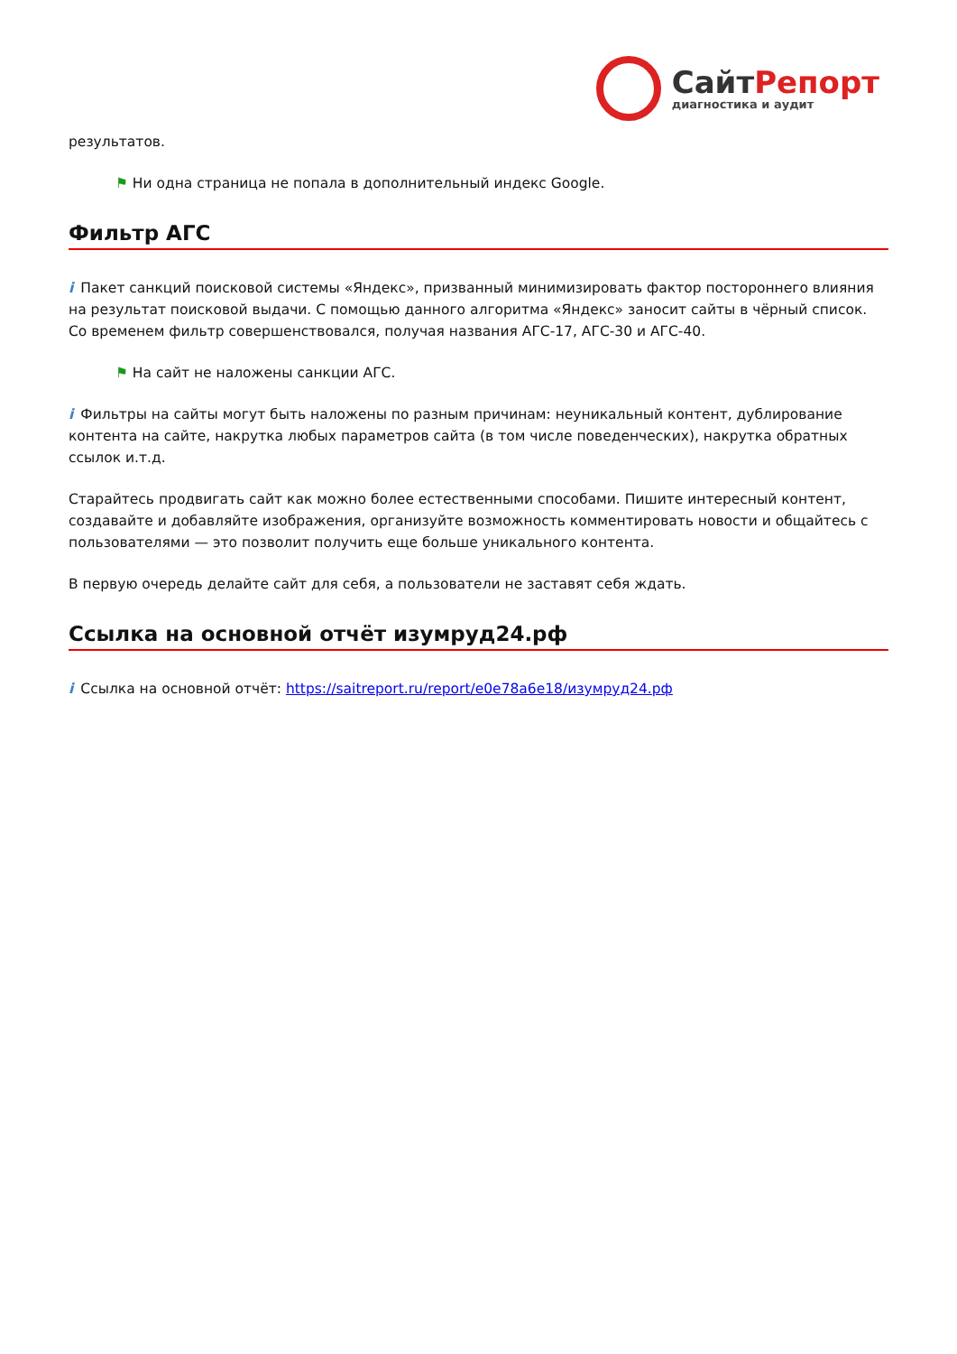СайтРепорт
диагностика и аудит
результатов.
⚑ Ни одна страница не попала в дополнительный индекс Google.
Фильтр АГС
i Пакет санкций поисковой системы «Яндекс», призванный минимизировать фактор постороннего влияния на результат поисковой выдачи. С помощью данного алгоритма «Яндекс» заносит сайты в чёрный список. Со временем фильтр совершенствовался, получая названия АГС-17, АГС-30 и АГС-40.
⚑ На сайт не наложены санкции АГС.
i Фильтры на сайты могут быть наложены по разным причинам: неуникальный контент, дублирование контента на сайте, накрутка любых параметров сайта (в том числе поведенческих), накрутка обратных ссылок и.т.д.
Старайтесь продвигать сайт как можно более естественными способами. Пишите интересный контент, создавайте и добавляйте изображения, организуйте возможность комментировать новости и общайтесь с пользователями — это позволит получить еще больше уникального контента.
В первую очередь делайте сайт для себя, а пользователи не заставят себя ждать.
Ссылка на основной отчёт изумруд24.рф
i Ссылка на основной отчёт: https://saitreport.ru/report/e0e78a6e18/изумруд24.рф